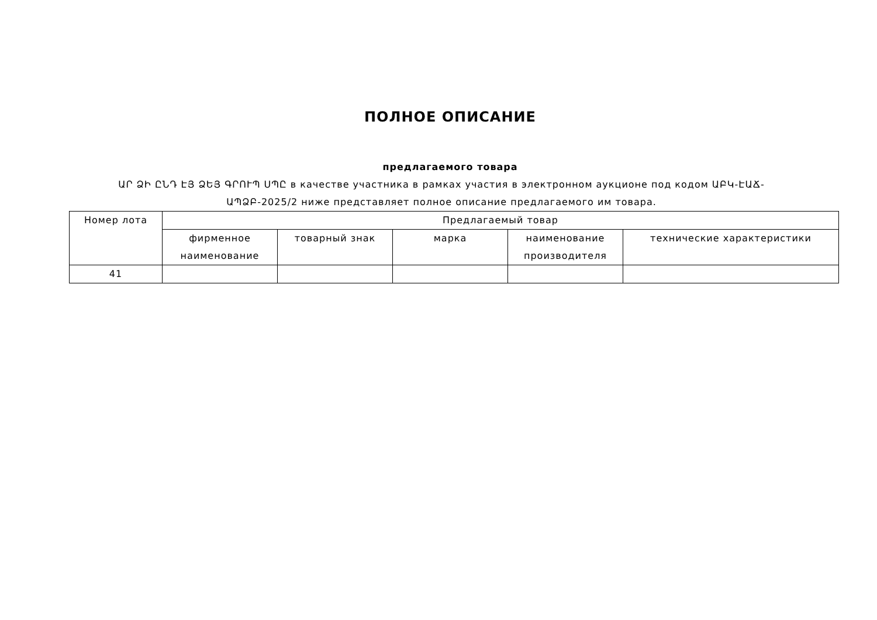ПОЛНОЕ ОПИСАНИЕ
предлагаемого товара
ԱՐ ՁԻ ԸՆԴ ԷՅ ՁԵՅ ԳՐՈՒՊ ՍՊԸ в качестве участника в рамках участия в электронном аукционе под кодом ԱԲԿ-ԷԱՃ-ԱՊՁԲ-2025/2 ниже представляет полное описание предлагаемого им товара.
| Номер лота | Предлагаемый товар | | | | |
| --- | --- | --- | --- | --- | --- |
| | фирменное наименование | товарный знак | марка | наименование производителя | технические характеристики |
| 41 | | | | | |